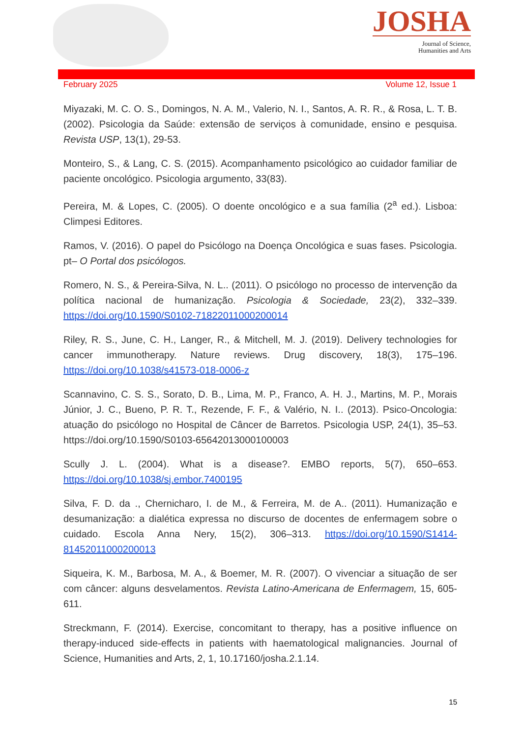JOSHA
Journal of Science,
Humanities and Arts
February 2025 Volume 12, Issue 1
Miyazaki, M. C. O. S., Domingos, N. A. M., Valerio, N. I., Santos, A. R. R., & Rosa, L. T. B. (2002). Psicologia da Saúde: extensão de serviços à comunidade, ensino e pesquisa. Revista USP, 13(1), 29-53.
Monteiro, S., & Lang, C. S. (2015). Acompanhamento psicológico ao cuidador familiar de paciente oncológico. Psicologia argumento, 33(83).
Pereira, M. & Lopes, C. (2005). O doente oncológico e a sua família (2<sup>a</sup> ed.). Lisboa: Climpesi Editores.
Ramos, V. (2016). O papel do Psicólogo na Doença Oncológica e suas fases. Psicologia. pt– O Portal dos psicólogos.
Romero, N. S., & Pereira-Silva, N. L.. (2011). O psicólogo no processo de intervenção da política nacional de humanização. Psicologia & Sociedade, 23(2), 332–339. https://doi.org/10.1590/S0102-71822011000200014
Riley, R. S., June, C. H., Langer, R., & Mitchell, M. J. (2019). Delivery technologies for cancer immunotherapy. Nature reviews. Drug discovery, 18(3), 175–196. https://doi.org/10.1038/s41573-018-0006-z
Scannavino, C. S. S., Sorato, D. B., Lima, M. P., Franco, A. H. J., Martins, M. P., Morais Júnior, J. C., Bueno, P. R. T., Rezende, F. F., & Valério, N. I.. (2013). Psico-Oncologia: atuação do psicólogo no Hospital de Câncer de Barretos. Psicologia USP, 24(1), 35–53. https://doi.org/10.1590/S0103-65642013000100003
Scully J. L. (2004). What is a disease?. EMBO reports, 5(7), 650–653. https://doi.org/10.1038/sj.embor.7400195
Silva, F. D. da ., Chernicharo, I. de M., & Ferreira, M. de A.. (2011). Humanização e desumanização: a dialética expressa no discurso de docentes de enfermagem sobre o cuidado. Escola Anna Nery, 15(2), 306–313. https://doi.org/10.1590/S1414-81452011000200013
Siqueira, K. M., Barbosa, M. A., & Boemer, M. R. (2007). O vivenciar a situação de ser com câncer: alguns desvelamentos. Revista Latino-Americana de Enfermagem, 15, 605-611.
Streckmann, F. (2014). Exercise, concomitant to therapy, has a positive influence on therapy-induced side-effects in patients with haematological malignancies. Journal of Science, Humanities and Arts, 2, 1, 10.17160/josha.2.1.14.
15